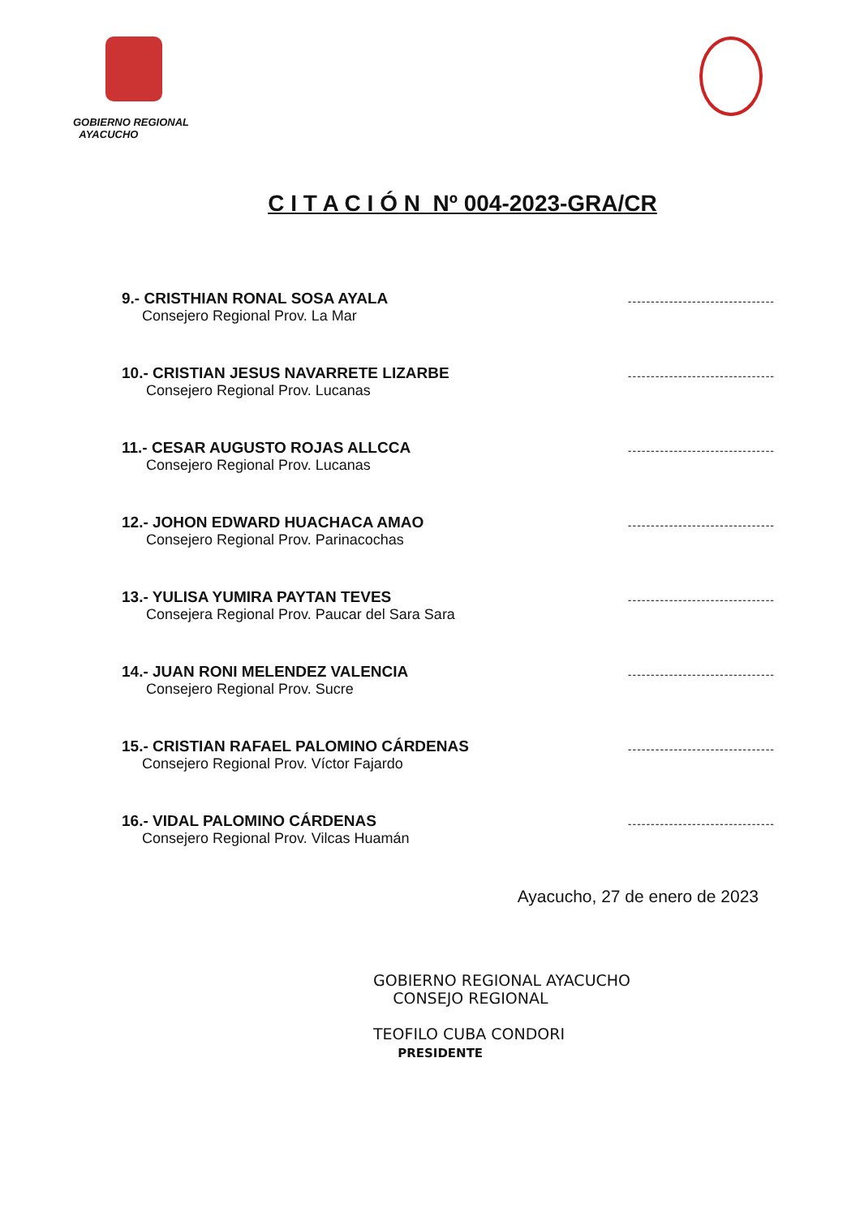GOBIERNO REGIONAL
AYACUCHO
C I T A C I Ó N Nº 004-2023-GRA/CR
9.- CRISTHIAN RONAL SOSA AYALA
Consejero Regional Prov. La Mar
--------------------------------
10.- CRISTIAN JESUS NAVARRETE LIZARBE
Consejero Regional Prov. Lucanas
--------------------------------
11.- CESAR AUGUSTO ROJAS ALLCCA
Consejero Regional Prov. Lucanas
--------------------------------
12.- JOHON EDWARD HUACHACA AMAO
Consejero Regional Prov. Parinacochas
--------------------------------
13.- YULISA YUMIRA PAYTAN TEVES
Consejera Regional Prov. Paucar del Sara Sara
--------------------------------
14.- JUAN RONI MELENDEZ VALENCIA
Consejero Regional Prov. Sucre
--------------------------------
15.- CRISTIAN RAFAEL PALOMINO CÁRDENAS
Consejero Regional Prov. Víctor Fajardo
--------------------------------
16.- VIDAL PALOMINO CÁRDENAS
Consejero Regional Prov. Vilcas Huamán
--------------------------------
Ayacucho, 27 de enero de 2023
GOBIERNO REGIONAL AYACUCHO
CONSEJO REGIONAL
TEOFILO CUBA CONDORI
PRESIDENTE